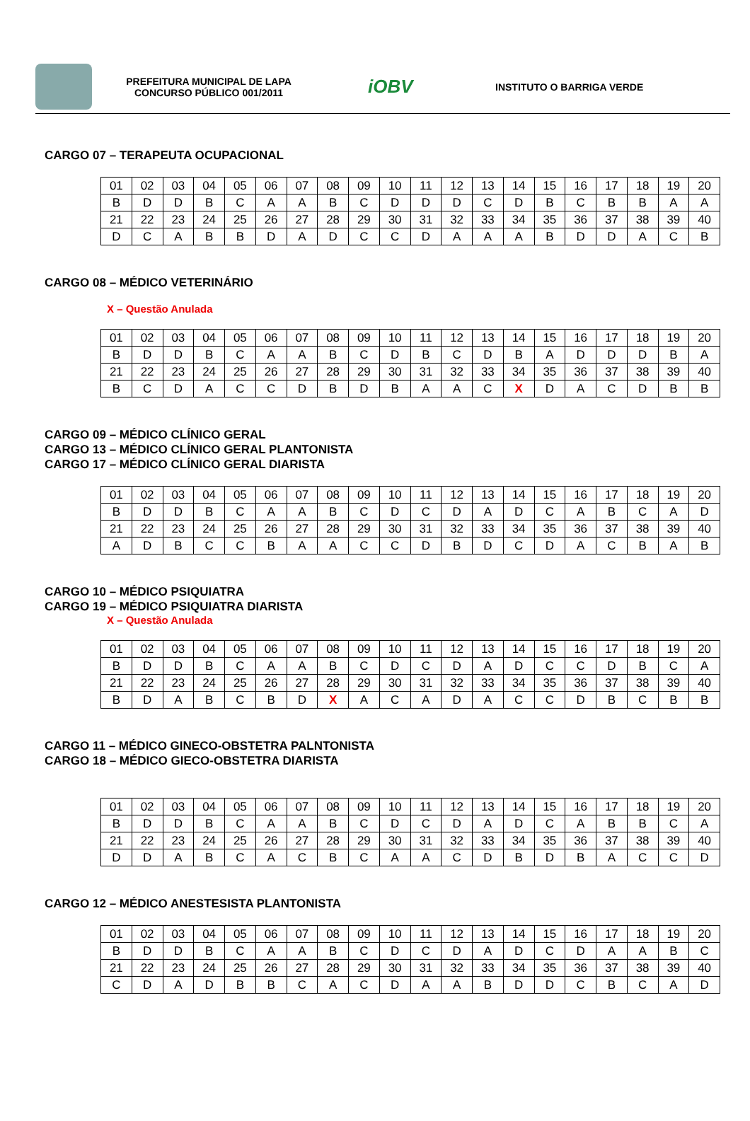PREFEITURA MUNICIPAL DE LAPA
CONCURSO PÚBLICO 001/2011
iOBV
INSTITUTO O BARRIGA VERDE
CARGO 07 – TERAPEUTA OCUPACIONAL
| 01 | 02 | 03 | 04 | 05 | 06 | 07 | 08 | 09 | 10 | 11 | 12 | 13 | 14 | 15 | 16 | 17 | 18 | 19 | 20 |
| B | D | D | B | C | A | A | B | C | D | D | D | C | D | B | C | B | B | A | A |
| 21 | 22 | 23 | 24 | 25 | 26 | 27 | 28 | 29 | 30 | 31 | 32 | 33 | 34 | 35 | 36 | 37 | 38 | 39 | 40 |
| D | C | A | B | B | D | A | D | C | C | D | A | A | A | B | D | D | A | C | B |
CARGO 08 – MÉDICO VETERINÁRIO
X – Questão Anulada
| 01 | 02 | 03 | 04 | 05 | 06 | 07 | 08 | 09 | 10 | 11 | 12 | 13 | 14 | 15 | 16 | 17 | 18 | 19 | 20 |
| B | D | D | B | C | A | A | B | C | D | B | C | D | B | A | D | D | D | B | A |
| 21 | 22 | 23 | 24 | 25 | 26 | 27 | 28 | 29 | 30 | 31 | 32 | 33 | 34 | 35 | 36 | 37 | 38 | 39 | 40 |
| B | C | D | A | C | C | D | B | D | B | A | A | C | X | D | A | C | D | B | B |
CARGO 09 – MÉDICO CLÍNICO GERAL
CARGO 13 – MÉDICO CLÍNICO GERAL PLANTONISTA
CARGO 17 – MÉDICO CLÍNICO GERAL DIARISTA
| 01 | 02 | 03 | 04 | 05 | 06 | 07 | 08 | 09 | 10 | 11 | 12 | 13 | 14 | 15 | 16 | 17 | 18 | 19 | 20 |
| B | D | D | B | C | A | A | B | C | D | C | D | A | D | C | A | B | C | A | D |
| 21 | 22 | 23 | 24 | 25 | 26 | 27 | 28 | 29 | 30 | 31 | 32 | 33 | 34 | 35 | 36 | 37 | 38 | 39 | 40 |
| A | D | B | C | C | B | A | A | C | C | D | B | D | C | D | A | C | B | A | B |
CARGO 10 – MÉDICO PSIQUIATRA
CARGO 19 – MÉDICO PSIQUIATRA DIARISTA
X – Questão Anulada
| 01 | 02 | 03 | 04 | 05 | 06 | 07 | 08 | 09 | 10 | 11 | 12 | 13 | 14 | 15 | 16 | 17 | 18 | 19 | 20 |
| B | D | D | B | C | A | A | B | C | D | C | D | A | D | C | C | D | B | C | A |
| 21 | 22 | 23 | 24 | 25 | 26 | 27 | 28 | 29 | 30 | 31 | 32 | 33 | 34 | 35 | 36 | 37 | 38 | 39 | 40 |
| B | D | A | B | C | B | D | X | A | C | A | D | A | C | C | D | B | C | B | B |
CARGO 11 – MÉDICO GINECO-OBSTETRA PALNTONISTA
CARGO 18 – MÉDICO GIECO-OBSTETRA DIARISTA
| 01 | 02 | 03 | 04 | 05 | 06 | 07 | 08 | 09 | 10 | 11 | 12 | 13 | 14 | 15 | 16 | 17 | 18 | 19 | 20 |
| B | D | D | B | C | A | A | B | C | D | C | D | A | D | C | A | B | B | C | A |
| 21 | 22 | 23 | 24 | 25 | 26 | 27 | 28 | 29 | 30 | 31 | 32 | 33 | 34 | 35 | 36 | 37 | 38 | 39 | 40 |
| D | D | A | B | C | A | C | B | C | A | A | C | D | B | D | B | A | C | C | D |
CARGO 12 – MÉDICO ANESTESISTA PLANTONISTA
| 01 | 02 | 03 | 04 | 05 | 06 | 07 | 08 | 09 | 10 | 11 | 12 | 13 | 14 | 15 | 16 | 17 | 18 | 19 | 20 |
| B | D | D | B | C | A | A | B | C | D | C | D | A | D | C | D | A | A | B | C |
| 21 | 22 | 23 | 24 | 25 | 26 | 27 | 28 | 29 | 30 | 31 | 32 | 33 | 34 | 35 | 36 | 37 | 38 | 39 | 40 |
| C | D | A | D | B | B | C | A | C | D | A | A | B | D | D | C | B | C | A | D |